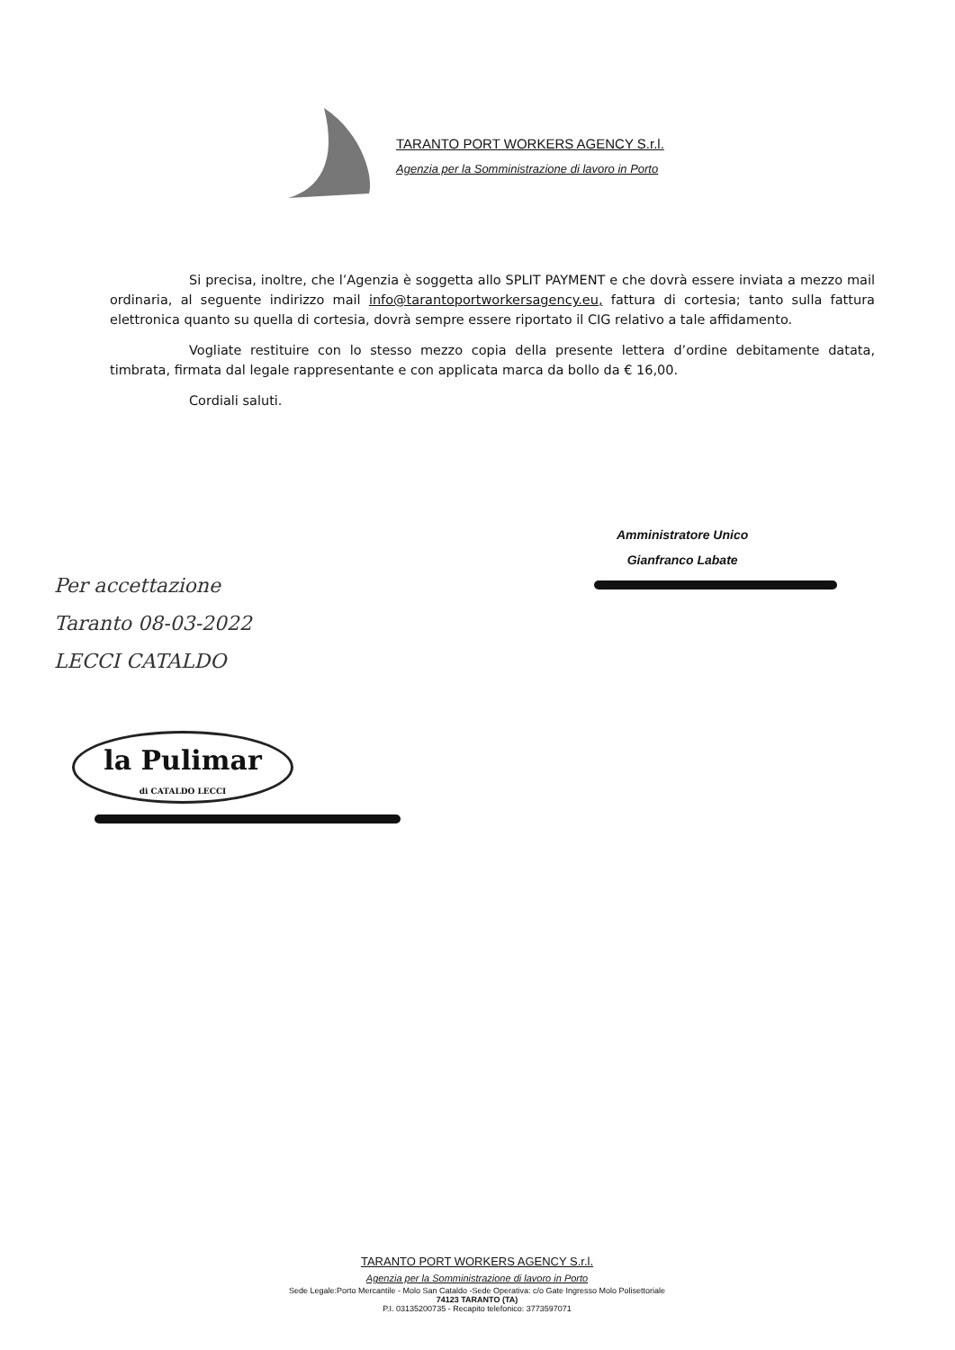TARANTO PORT WORKERS AGENCY S.r.l.
Agenzia per la Somministrazione di lavoro in Porto
Si precisa, inoltre, che l’Agenzia è soggetta allo SPLIT PAYMENT e che dovrà essere inviata a mezzo mail ordinaria, al seguente indirizzo mail info@tarantoportworkersagency.eu, fattura di cortesia; tanto sulla fattura elettronica quanto su quella di cortesia, dovrà sempre essere riportato il CIG relativo a tale affidamento.
Vogliate restituire con lo stesso mezzo copia della presente lettera d’ordine debitamente datata, timbrata, firmata dal legale rappresentante e con applicata marca da bollo da € 16,00.
Cordiali saluti.
Amministratore Unico
Gianfranco Labate
Per accettazione
Taranto 08-03-2022
LECCI CATALDO
la Pulimar
di CATALDO LECCI
TARANTO PORT WORKERS AGENCY S.r.l.
Agenzia per la Somministrazione di lavoro in Porto
Sede Legale:Porto Mercantile - Molo San Cataldo -Sede Operativa: c/o Gate Ingresso Molo Polisettoriale
74123 TARANTO (TA)
P.I. 03135200735 - Recapito telefonico: 3773597071